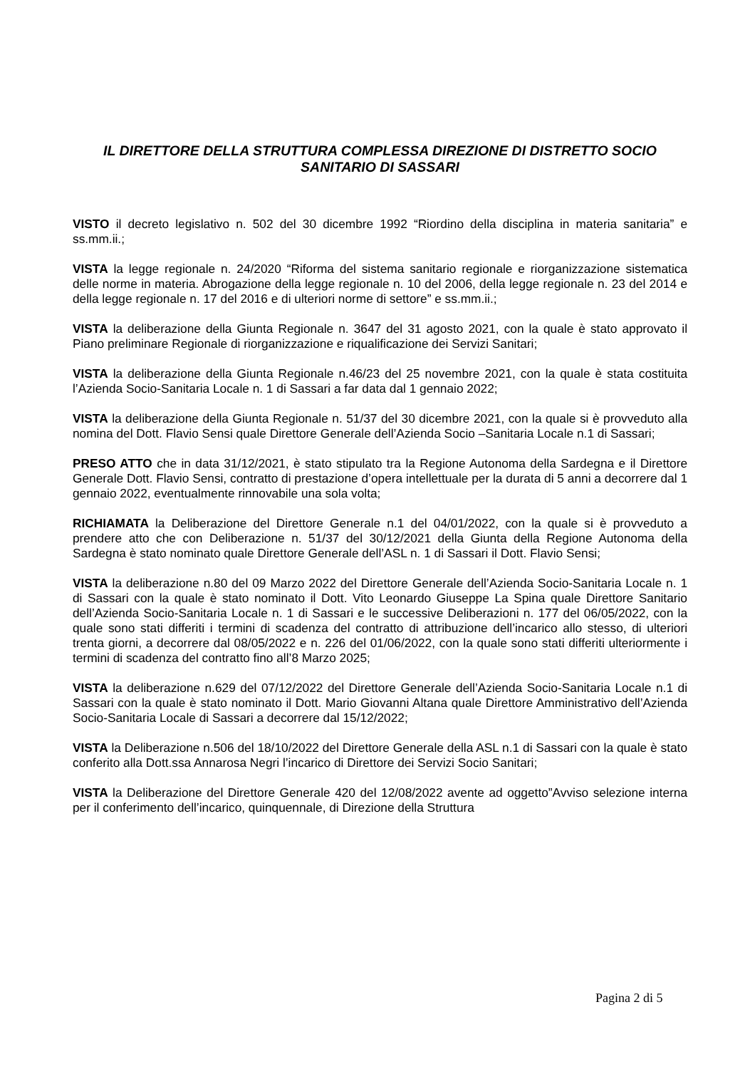IL DIRETTORE DELLA STRUTTURA COMPLESSA DIREZIONE DI DISTRETTO SOCIO SANITARIO DI SASSARI
VISTO il decreto legislativo n. 502 del 30 dicembre 1992 “Riordino della disciplina in materia sanitaria” e ss.mm.ii.;
VISTA la legge regionale n. 24/2020 “Riforma del sistema sanitario regionale e riorganizzazione sistematica delle norme in materia. Abrogazione della legge regionale n. 10 del 2006, della legge regionale n. 23 del 2014 e della legge regionale n. 17 del 2016 e di ulteriori norme di settore” e ss.mm.ii.;
VISTA la deliberazione della Giunta Regionale n. 3647 del 31 agosto 2021, con la quale è stato approvato il Piano preliminare Regionale di riorganizzazione e riqualificazione dei Servizi Sanitari;
VISTA la deliberazione della Giunta Regionale n.46/23 del 25 novembre 2021, con la quale è stata costituita l’Azienda Socio-Sanitaria Locale n. 1 di Sassari a far data dal 1 gennaio 2022;
VISTA la deliberazione della Giunta Regionale n. 51/37 del 30 dicembre 2021, con la quale si è provveduto alla nomina del Dott. Flavio Sensi quale Direttore Generale dell’Azienda Socio –Sanitaria Locale n.1 di Sassari;
PRESO ATTO che in data 31/12/2021, è stato stipulato tra la Regione Autonoma della Sardegna e il Direttore Generale Dott. Flavio Sensi, contratto di prestazione d’opera intellettuale per la durata di 5 anni a decorrere dal 1 gennaio 2022, eventualmente rinnovabile una sola volta;
RICHIAMATA la Deliberazione del Direttore Generale n.1 del 04/01/2022, con la quale si è provveduto a prendere atto che con Deliberazione n. 51/37 del 30/12/2021 della Giunta della Regione Autonoma della Sardegna è stato nominato quale Direttore Generale dell’ASL n. 1 di Sassari il Dott. Flavio Sensi;
VISTA la deliberazione n.80 del 09 Marzo 2022 del Direttore Generale dell’Azienda Socio-Sanitaria Locale n. 1 di Sassari con la quale è stato nominato il Dott. Vito Leonardo Giuseppe La Spina quale Direttore Sanitario dell’Azienda Socio-Sanitaria Locale n. 1 di Sassari e le successive Deliberazioni n. 177 del 06/05/2022, con la quale sono stati differiti i termini di scadenza del contratto di attribuzione dell’incarico allo stesso, di ulteriori trenta giorni, a decorrere dal 08/05/2022 e n. 226 del 01/06/2022, con la quale sono stati differiti ulteriormente i termini di scadenza del contratto fino all’8 Marzo 2025;
VISTA la deliberazione n.629 del 07/12/2022 del Direttore Generale dell’Azienda Socio-Sanitaria Locale n.1 di Sassari con la quale è stato nominato il Dott. Mario Giovanni Altana quale Direttore Amministrativo dell’Azienda Socio-Sanitaria Locale di Sassari a decorrere dal 15/12/2022;
VISTA la Deliberazione n.506 del 18/10/2022 del Direttore Generale della ASL n.1 di Sassari con la quale è stato conferito alla Dott.ssa Annarosa Negri l’incarico di Direttore dei Servizi Socio Sanitari;
VISTA la Deliberazione del Direttore Generale 420 del 12/08/2022 avente ad oggetto”Avviso selezione interna per il conferimento dell’incarico, quinquennale, di Direzione della Struttura
Pagina 2 di 5